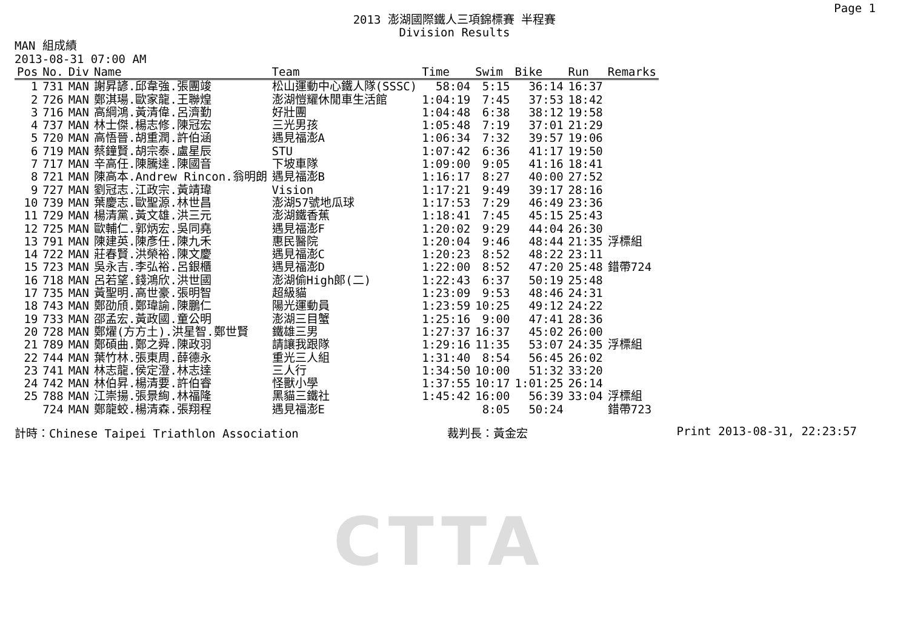CTTA
Page 1
2013 澎湖國際鐵人三項錦標賽 半程賽
Division Results
MAN 組成績
2013-08-31 07:00 AM
| Pos | No. | Div | Name | Team | Time | Swim | Bike | Run | Remarks |
| --- | --- | --- | --- | --- | --- | --- | --- | --- | --- |
| 1 | 731 | MAN | 謝昇諺.邱韋強.張團竣 | 松山運動中心鐵人隊(SSSC) | 58:04 | 5:15 | 36:14 | 16:37 | |
| 2 | 726 | MAN | 鄭淇瑒.歐家龍.王聯煌 | 澎湖愷耀休閒車生活館 | 1:04:19 | 7:45 | 37:53 | 18:42 | |
| 3 | 716 | MAN | 高綱鴻.黃清偉.呂濟勤 | 好壯團 | 1:04:48 | 6:38 | 38:12 | 19:58 | |
| 4 | 737 | MAN | 林士傑.楊志修.陳冠宏 | 三光男孩 | 1:05:48 | 7:19 | 37:01 | 21:29 | |
| 5 | 720 | MAN | 高悟晉.胡重潤.許伯涵 | 遇見福澎A | 1:06:34 | 7:32 | 39:57 | 19:06 | |
| 6 | 719 | MAN | 蔡鐘賢.胡宗泰.盧星辰 | STU | 1:07:42 | 6:36 | 41:17 | 19:50 | |
| 7 | 717 | MAN | 辛高任.陳騰達.陳國音 | 下坡車隊 | 1:09:00 | 9:05 | 41:16 | 18:41 | |
| 8 | 721 | MAN | 陳高本.Andrew Rincon.翁明朗 | 遇見福澎B | 1:16:17 | 8:27 | 40:00 | 27:52 | |
| 9 | 727 | MAN | 劉冠志.江政宗.黃靖瑋 | Vision | 1:17:21 | 9:49 | 39:17 | 28:16 | |
| 10 | 739 | MAN | 葉慶志.歐聖源.林世昌 | 澎湖57號地瓜球 | 1:17:53 | 7:29 | 46:49 | 23:36 | |
| 11 | 729 | MAN | 楊清黨.黃文雄.洪三元 | 澎湖鐵香蕉 | 1:18:41 | 7:45 | 45:15 | 25:43 | |
| 12 | 725 | MAN | 歐輔仁.郭炳宏.吳同堯 | 遇見福澎F | 1:20:02 | 9:29 | 44:04 | 26:30 | |
| 13 | 791 | MAN | 陳建英.陳彥任.陳九禾 | 惠民醫院 | 1:20:04 | 9:46 | 48:44 | 21:35 | 浮標組 |
| 14 | 722 | MAN | 莊春賢.洪榮裕.陳文慶 | 遇見福澎C | 1:20:23 | 8:52 | 48:22 | 23:11 | |
| 15 | 723 | MAN | 吳永吉.李弘裕.呂銀櫃 | 遇見福澎D | 1:22:00 | 8:52 | 47:20 | 25:48 | 錯帶724 |
| 16 | 718 | MAN | 呂若望.錢鴻欣.洪世國 | 澎湖偷High郎(二) | 1:22:43 | 6:37 | 50:19 | 25:48 | |
| 17 | 735 | MAN | 黃聖明.高世豪.張明智 | 超級貓 | 1:23:09 | 9:53 | 48:46 | 24:31 | |
| 18 | 743 | MAN | 鄭劭頎.鄭瑋諭.陳鵬仁 | 陽光運動員 | 1:23:59 | 10:25 | 49:12 | 24:22 | |
| 19 | 733 | MAN | 邵孟宏.黃政國.童公明 | 澎湖三目蟹 | 1:25:16 | 9:00 | 47:41 | 28:36 | |
| 20 | 728 | MAN | 鄭燿(方方土).洪星智.鄭世賢 | 鐵雄三男 | 1:27:37 | 16:37 | 45:02 | 26:00 | |
| 21 | 789 | MAN | 鄭碩曲.鄭之舜.陳政羽 | 請讓我跟隊 | 1:29:16 | 11:35 | 53:07 | 24:35 | 浮標組 |
| 22 | 744 | MAN | 葉竹林.張東周.薛德永 | 重光三人組 | 1:31:40 | 8:54 | 56:45 | 26:02 | |
| 23 | 741 | MAN | 林志龍.侯定澄.林志達 | 三人行 | 1:34:50 | 10:00 | 51:32 | 33:20 | |
| 24 | 742 | MAN | 林伯昇.楊清要.許伯睿 | 怪獸小學 | 1:37:55 | 10:17 | 1:01:25 | 26:14 | |
| 25 | 788 | MAN | 江崇揚.張景絢.林福隆 | 黑貓三鐵社 | 1:45:42 | 16:00 | 56:39 | 33:04 | 浮標組 |
| | 724 | MAN | 鄭龍蛟.楊清森.張翔程 | 遇見福澎E | | 8:05 | 50:24 | | 錯帶723 |
計時：Chinese Taipei Triathlon Association 裁判長：黃金宏 Print 2013-08-31, 22:23:57